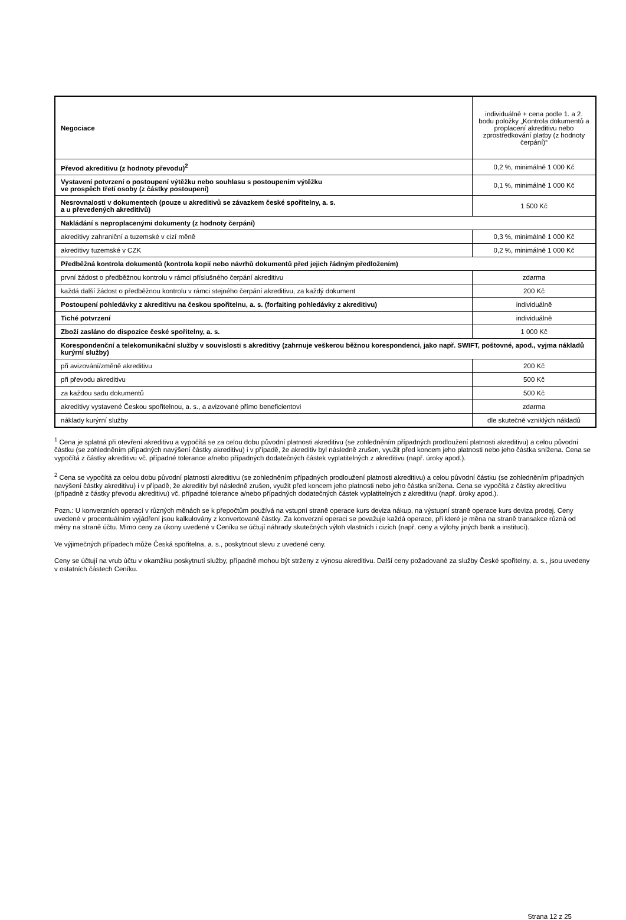| Negociace | individuálně + cena podle 1. a 2. bodu položky „Kontrola dokumentů a proplacení akreditivu nebo zprostředkování platby (z hodnoty čerpání)“ |
| Převod akreditivu (z hodnoty převodu)<sup>2</sup> | 0,2 %, minimálně 1 000 Kč |
| Vystavení potvrzení o postoupení výtěžku nebo souhlasu s postoupením výtěžku ve prospěch třetí osoby (z částky postoupení) | 0,1 %, minimálně 1 000 Kč |
| Nesrovnalosti v dokumentech (pouze u akreditivů se závazkem české spořitelny, a. s. a u převedených akreditivů) | 1 500 Kč |
| Nakládání s neproplacenými dokumenty (z hodnoty čerpání) | |
| akreditivy zahraniční a tuzemské v cizí měně | 0,3 %, minimálně 1 000 Kč |
| akreditivy tuzemské v CZK | 0,2 %, minimálně 1 000 Kč |
| Předběžná kontrola dokumentů (kontrola kopií nebo návrhů dokumentů před jejich řádným předložením) | |
| první žádost o předběžnou kontrolu v rámci příslušného čerpání akreditivu | zdarma |
| každá další žádost o předběžnou kontrolu v rámci stejného čerpání akreditivu, za každý dokument | 200 Kč |
| Postoupení pohledávky z akreditivu na českou spořitelnu, a. s. (forfaiting pohledávky z akreditivu) | individuálně |
| Tiché potvrzení | individuálně |
| Zboží zasláno do dispozice české spořitelny, a. s. | 1 000 Kč |
| Korespondenční a telekomunikační služby v souvislosti s akreditivy (zahrnuje veškerou běžnou korespondenci, jako např. SWIFT, poštovné, apod., vyjma nákladů kurýrní služby) | |
| při avizování/změně akreditivu | 200 Kč |
| při převodu akreditivu | 500 Kč |
| za každou sadu dokumentů | 500 Kč |
| akreditivy vystavené Českou spořitelnou, a. s., a avizované přímo beneficientovi | zdarma |
| náklady kurýrní služby | dle skutečně vzniklých nákladů |
<sup>1</sup> Cena je splatná při otevření akreditivu a vypočítá se za celou dobu původní platnosti akreditivu (se zohledněním případných prodloužení platnosti akreditivu) a celou původní částku (se zohledněním případných navýšení částky akreditivu) i v případě, že akreditiv byl následně zrušen, využit před koncem jeho platnosti nebo jeho částka snížena. Cena se vypočítá z částky akreditivu vč. případné tolerance a/nebo případných dodatečných částek vyplatitelných z akreditivu (např. úroky apod.).
<sup>2</sup> Cena se vypočítá za celou dobu původní platnosti akreditivu (se zohledněním případných prodloužení platnosti akreditivu) a celou původní částku (se zohledněním případných navýšení částky akreditivu) i v případě, že akreditiv byl následně zrušen, využit před koncem jeho platnosti nebo jeho částka snížena. Cena se vypočítá z částky akreditivu (případně z částky převodu akreditivu) vč. případné tolerance a/nebo případných dodatečných částek vyplatitelných z akreditivu (např. úroky apod.).
Pozn.: U konverzních operací v různých měnách se k přepočtům používá na vstupní straně operace kurs deviza nákup, na výstupní straně operace kurs deviza prodej. Ceny uvedené v procentuálním vyjádření jsou kalkulovány z konvertované částky. Za konverzní operaci se považuje každá operace, při které je měna na straně transakce různá od měny na straně účtu. Mimo ceny za úkony uvedené v Ceníku se účtují náhrady skutečných výloh vlastních i cizích (např. ceny a výlohy jiných bank a institucí).
Ve výjimečných případech může Česká spořitelna, a. s., poskytnout slevu z uvedené ceny.
Ceny se účtují na vrub účtu v okamžiku poskytnutí služby, případně mohou být strženy z výnosu akreditivu. Další ceny požadované za služby České spořitelny, a. s., jsou uvedeny v ostatních částech Ceníku.
Strana 12 z 25